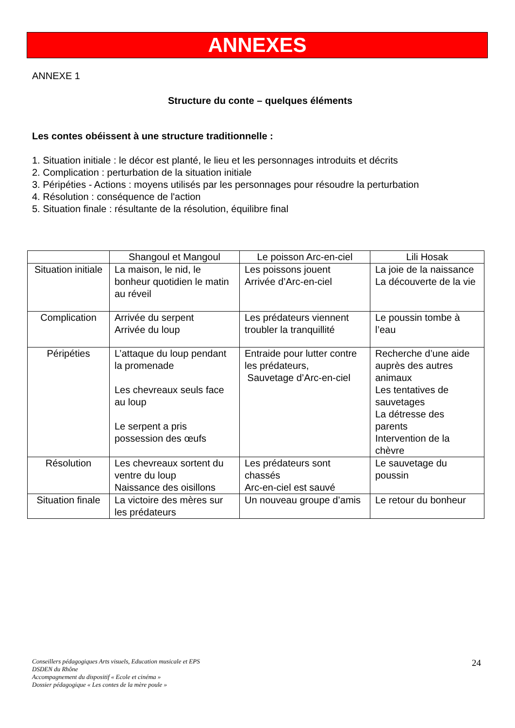ANNEXES
ANNEXE 1
Structure du conte – quelques éléments
Les contes obéissent à une structure traditionnelle :
1. Situation initiale : le décor est planté, le lieu et les personnages introduits et décrits
2. Complication : perturbation de la situation initiale
3. Péripéties - Actions : moyens utilisés par les personnages pour résoudre la perturbation
4. Résolution : conséquence de l'action
5. Situation finale : résultante de la résolution, équilibre final
| | Shangoul et Mangoul | Le poisson Arc-en-ciel | Lili Hosak |
| Situation initiale | La maison, le nid, le bonheur quotidien le matin au réveil | Les poissons jouent Arrivée d’Arc-en-ciel | La joie de la naissance La découverte de la vie |
| Complication | Arrivée du serpent Arrivée du loup | Les prédateurs viennent troubler la tranquillité | Le poussin tombe à l’eau |
| Péripéties | L’attaque du loup pendant la promenade Les chevreaux seuls face au loup Le serpent a pris possession des œufs | Entraide pour lutter contre les prédateurs, Sauvetage d’Arc-en-ciel | Recherche d’une aide auprès des autres animaux Les tentatives de sauvetages La détresse des parents Intervention de la chèvre |
| Résolution | Les chevreaux sortent du ventre du loup Naissance des oisillons | Les prédateurs sont chassés Arc-en-ciel est sauvé | Le sauvetage du poussin |
| Situation finale | La victoire des mères sur les prédateurs | Un nouveau groupe d’amis | Le retour du bonheur |
Conseillers pédagogiques Arts visuels, Education musicale et EPS
DSDEN du Rhône
Accompagnement du dispositif « Ecole et cinéma »
Dossier pédagogique « Les contes de la mère poule »
24